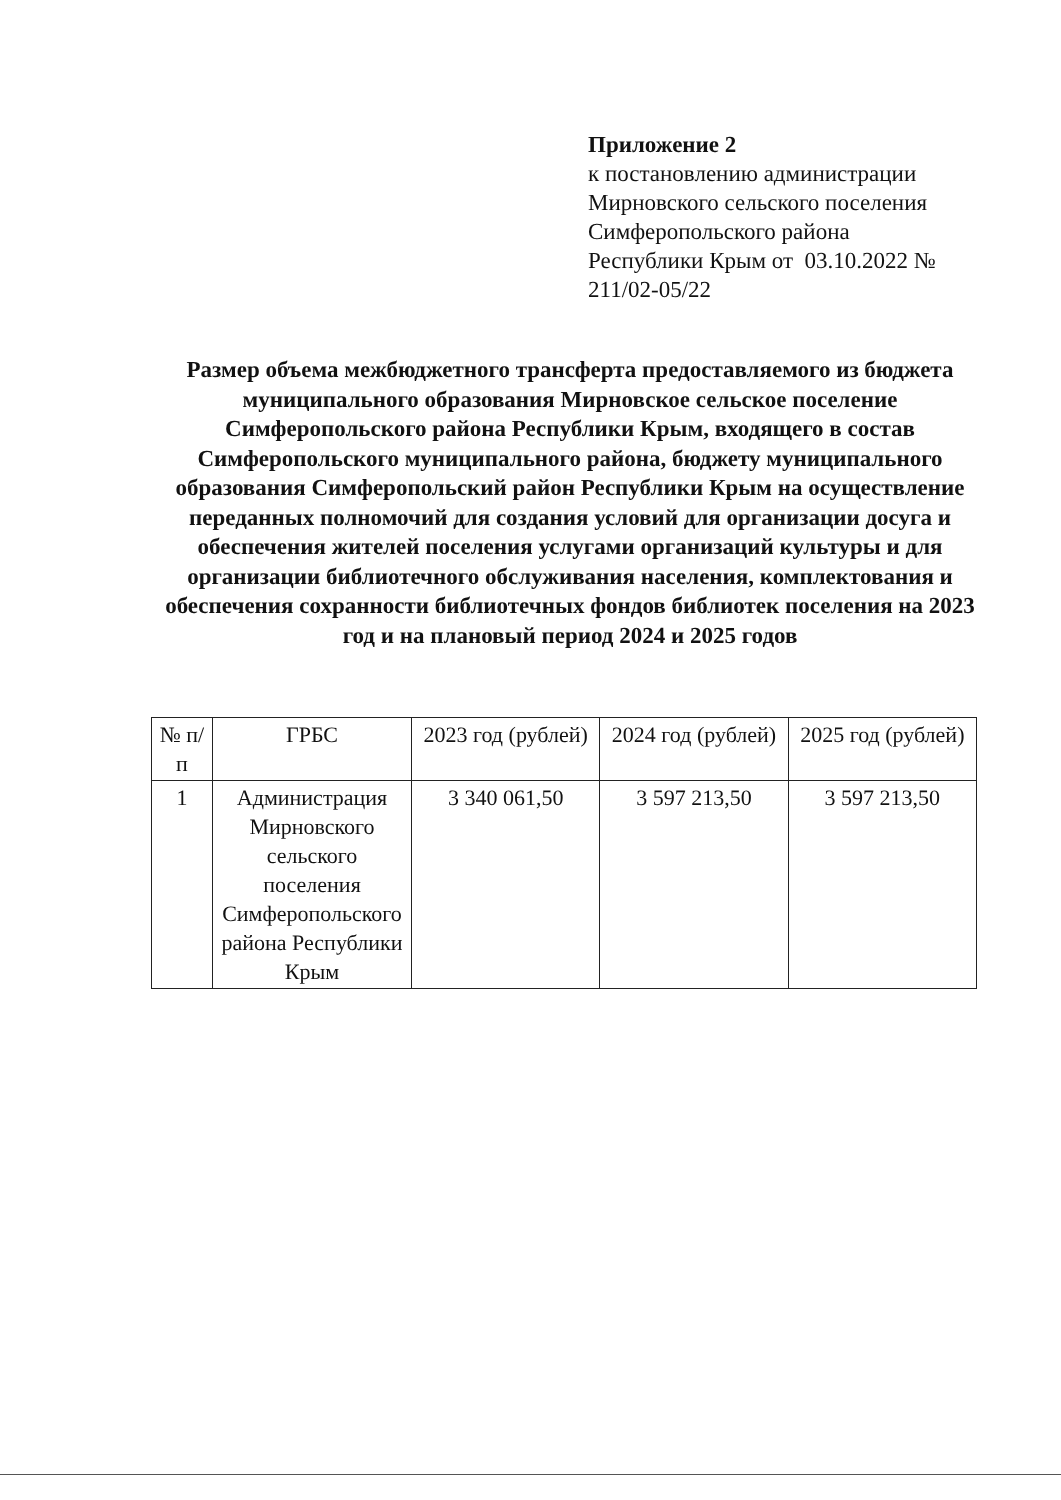Приложение 2
к постановлению администрации
Мирновского сельского поселения
Симферопольского района
Республики Крым от 03.10.2022 №
211/02-05/22
Размер объема межбюджетного трансферта предоставляемого из бюджета муниципального образования Мирновское сельское поселение Симферопольского района Республики Крым, входящего в состав Симферопольского муниципального района, бюджету муниципального образования Симферопольский район Республики Крым на осуществление переданных полномочий для создания условий для организации досуга и обеспечения жителей поселения услугами организаций культуры и для организации библиотечного обслуживания населения, комплектования и обеспечения сохранности библиотечных фондов библиотек поселения на 2023 год и на плановый период 2024 и 2025 годов
| № п/п | ГРБС | 2023 год (рублей) | 2024 год (рублей) | 2025 год (рублей) |
| --- | --- | --- | --- | --- |
| 1 | Администрация Мирновского сельского поселения Симферопольского района Республики Крым | 3 340 061,50 | 3 597 213,50 | 3 597 213,50 |